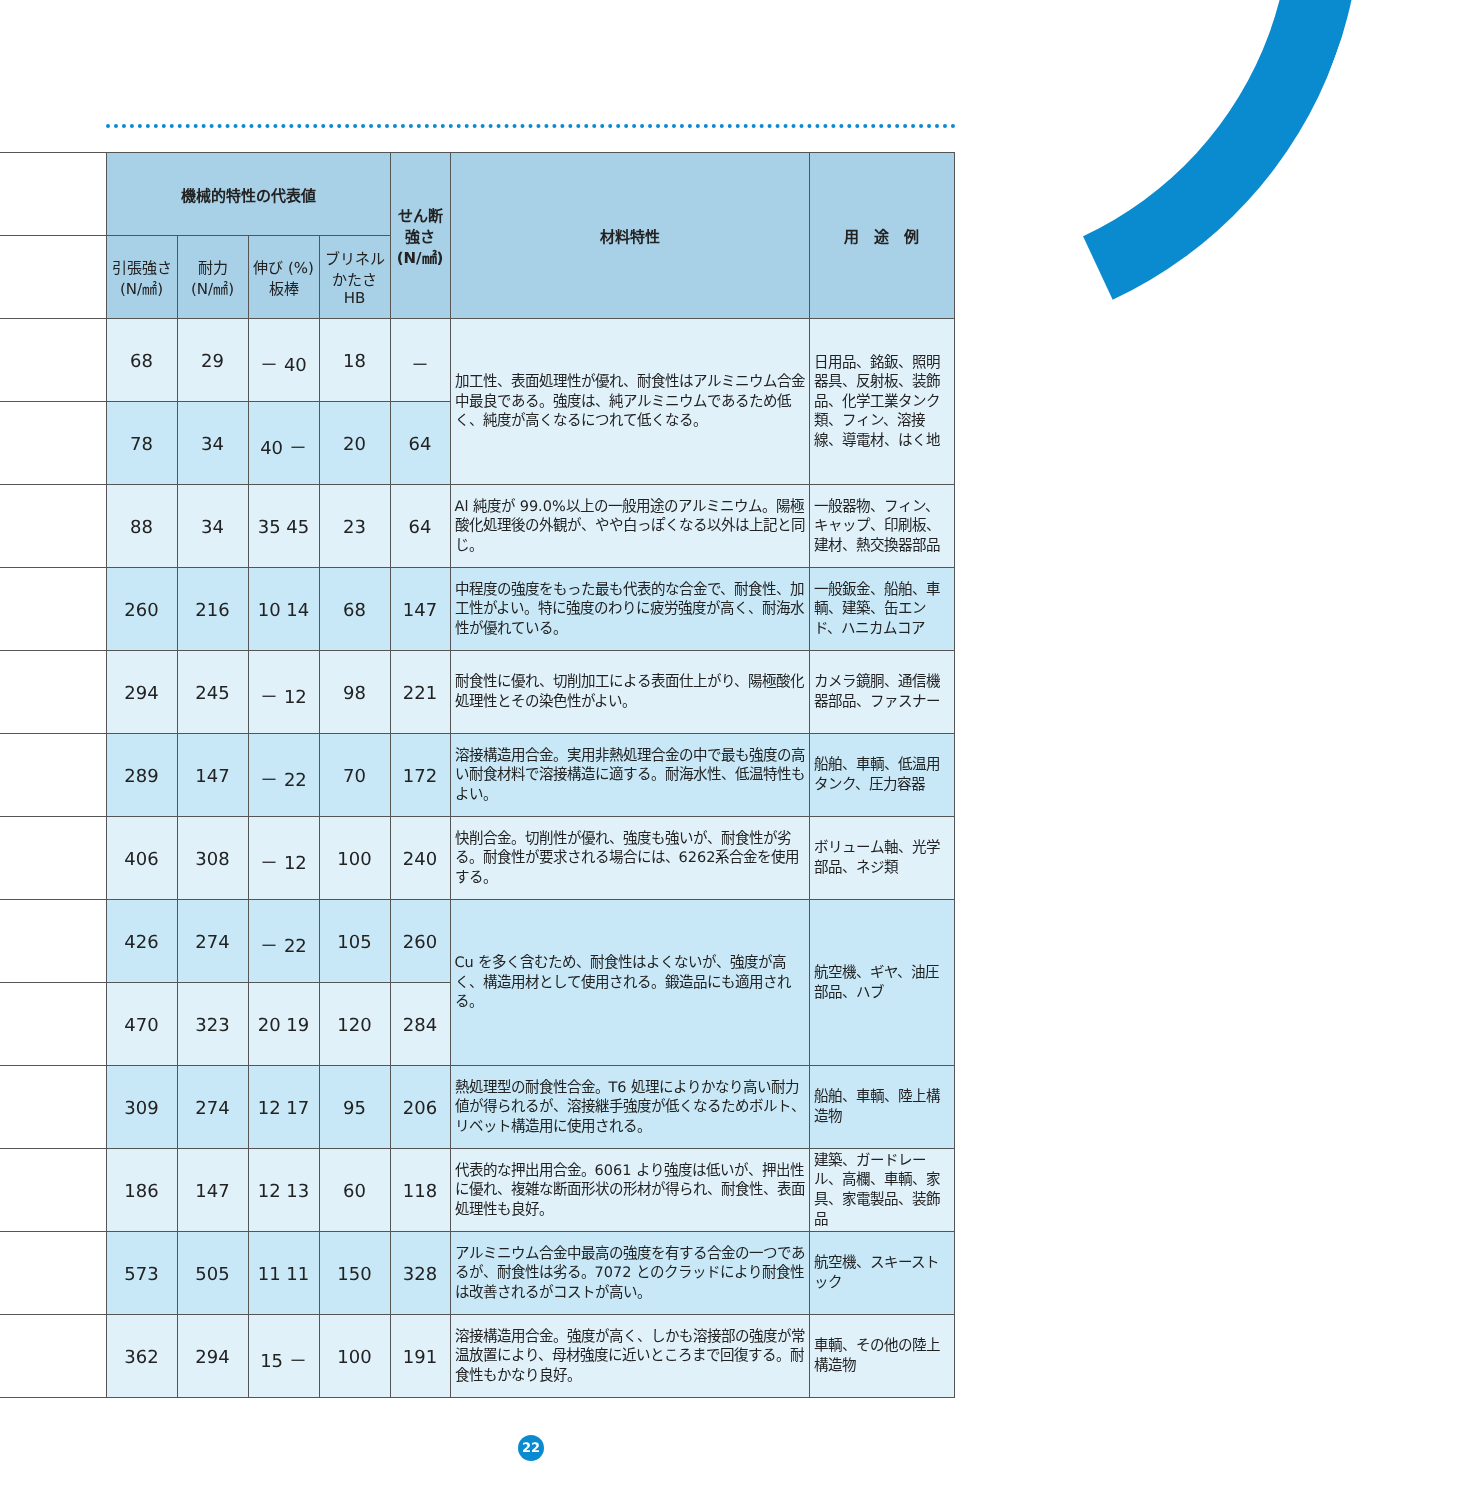| | 機械的特性の代表値 | | | | せん断 強さ (N/㎟) | 材料特性 | 用 途 例 |
| --- | --- | --- | --- | --- | --- | --- | --- |
| | 引張強さ (N/㎟) | 耐力 (N/㎟) | 伸び (%) 板棒 | ブリネル かたさ HB | | | |
| | 68 | 29 | － 40 | 18 | － | 加工性、表面処理性が優れ、耐食性はアルミニウム合金中最良である。強度は、純アルミニウムであるため低く、純度が高くなるにつれて低くなる。 | 日用品、銘鈑、照明器具、反射板、装飾品、化学工業タンク類、フィン、溶接線、導電材、はく地 |
| | 78 | 34 | 40 － | 20 | 64 | | |
| | 88 | 34 | 35 45 | 23 | 64 | Al 純度が 99.0%以上の一般用途のアルミニウム。陽極酸化処理後の外観が、やや白っぽくなる以外は上記と同じ。 | 一般器物、フィン、キャップ、印刷板、建材、熱交換器部品 |
| | 260 | 216 | 10 14 | 68 | 147 | 中程度の強度をもった最も代表的な合金で、耐食性、加工性がよい。特に強度のわりに疲労強度が高く、耐海水性が優れている。 | 一般鈑金、船舶、車輌、建築、缶エンド、ハニカムコア |
| | 294 | 245 | － 12 | 98 | 221 | 耐食性に優れ、切削加工による表面仕上がり、陽極酸化処理性とその染色性がよい。 | カメラ鏡胴、通信機器部品、ファスナー |
| | 289 | 147 | － 22 | 70 | 172 | 溶接構造用合金。実用非熱処理合金の中で最も強度の高い耐食材料で溶接構造に適する。耐海水性、低温特性もよい。 | 船舶、車輌、低温用タンク、圧力容器 |
| | 406 | 308 | － 12 | 100 | 240 | 快削合金。切削性が優れ、強度も強いが、耐食性が劣る。耐食性が要求される場合には、6262系合金を使用する。 | ボリューム軸、光学部品、ネジ類 |
| | 426 | 274 | － 22 | 105 | 260 | Cu を多く含むため、耐食性はよくないが、強度が高く、構造用材として使用される。鍛造品にも適用される。 | 航空機、ギヤ、油圧部品、ハブ |
| | 470 | 323 | 20 19 | 120 | 284 | | |
| | 309 | 274 | 12 17 | 95 | 206 | 熱処理型の耐食性合金。T6 処理によりかなり高い耐力値が得られるが、溶接継手強度が低くなるためボルト、リベット構造用に使用される。 | 船舶、車輌、陸上構造物 |
| | 186 | 147 | 12 13 | 60 | 118 | 代表的な押出用合金。6061 より強度は低いが、押出性に優れ、複雑な断面形状の形材が得られ、耐食性、表面処理性も良好。 | 建築、ガードレール、高欄、車輌、家具、家電製品、装飾品 |
| | 573 | 505 | 11 11 | 150 | 328 | アルミニウム合金中最高の強度を有する合金の一つであるが、耐食性は劣る。7072 とのクラッドにより耐食性は改善されるがコストが高い。 | 航空機、スキーストック |
| | 362 | 294 | 15 － | 100 | 191 | 溶接構造用合金。強度が高く、しかも溶接部の強度が常温放置により、母材強度に近いところまで回復する。耐食性もかなり良好。 | 車輌、その他の陸上構造物 |
22